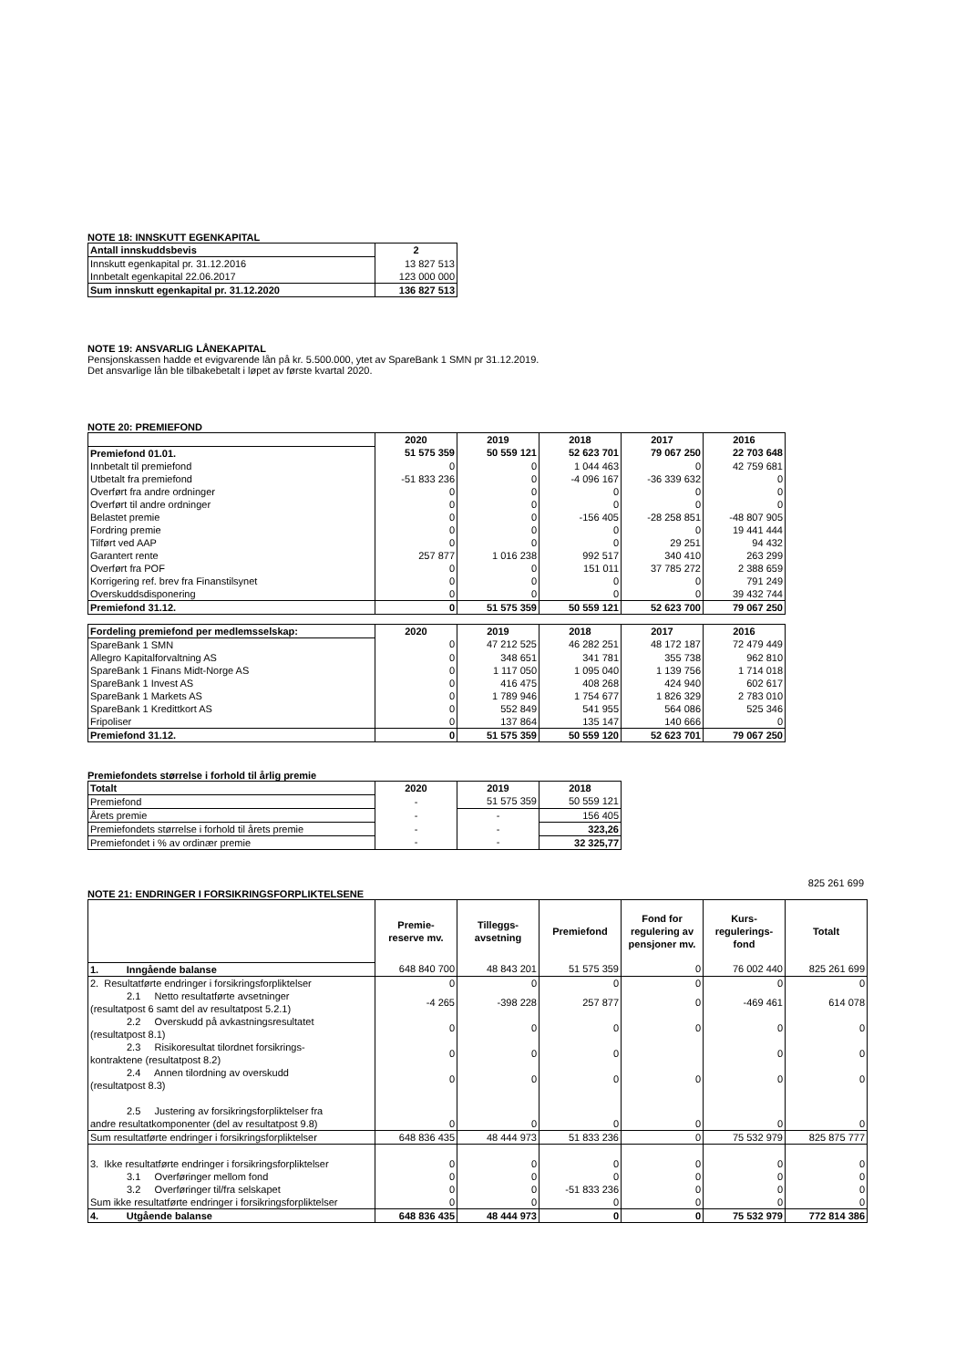NOTE 18: INNSKUTT EGENKAPITAL
| Antall innskuddsbevis | 2 |
| Innskutt egenkapital pr. 31.12.2016 | 13 827 513 |
| Innbetalt egenkapital 22.06.2017 | 123 000 000 |
| Sum innskutt egenkapital pr. 31.12.2020 | 136 827 513 |
NOTE 19: ANSVARLIG LÅNEKAPITAL
Pensjonskassen hadde et evigvarende lån på kr. 5.500.000, ytet av SpareBank 1 SMN pr 31.12.2019.
Det ansvarlige lån ble tilbakebetalt i løpet av første kvartal 2020.
NOTE 20: PREMIEFOND
| | 2020 | 2019 | 2018 | 2017 | 2016 |
| Premiefond 01.01. | 51 575 359 | 50 559 121 | 52 623 701 | 79 067 250 | 22 703 648 |
| Innbetalt til premiefond | 0 | 0 | 1 044 463 | 0 | 42 759 681 |
| Utbetalt fra premiefond | -51 833 236 | 0 | -4 096 167 | -36 339 632 | 0 |
| Overført fra andre ordninger | 0 | 0 | 0 | 0 | 0 |
| Overført til andre ordninger | 0 | 0 | 0 | 0 | 0 |
| Belastet premie | 0 | 0 | -156 405 | -28 258 851 | -48 807 905 |
| Fordring premie | 0 | 0 | 0 | 0 | 19 441 444 |
| Tilført ved AAP | 0 | 0 | 0 | 29 251 | 94 432 |
| Garantert rente | 257 877 | 1 016 238 | 992 517 | 340 410 | 263 299 |
| Overført fra POF | 0 | 0 | 151 011 | 37 785 272 | 2 388 659 |
| Korrigering ref. brev fra Finanstilsynet | 0 | 0 | 0 | 0 | 791 249 |
| Overskuddsdisponering | 0 | 0 | 0 | 0 | 39 432 744 |
| Premiefond 31.12. | 0 | 51 575 359 | 50 559 121 | 52 623 700 | 79 067 250 |
| Fordeling premiefond per medlemsselskap: | 2020 | 2019 | 2018 | 2017 | 2016 |
| SpareBank 1 SMN | 0 | 47 212 525 | 46 282 251 | 48 172 187 | 72 479 449 |
| Allegro Kapitalforvaltning AS | 0 | 348 651 | 341 781 | 355 738 | 962 810 |
| SpareBank 1 Finans Midt-Norge AS | 0 | 1 117 050 | 1 095 040 | 1 139 756 | 1 714 018 |
| SpareBank 1 Invest AS | 0 | 416 475 | 408 268 | 424 940 | 602 617 |
| SpareBank 1 Markets AS | 0 | 1 789 946 | 1 754 677 | 1 826 329 | 2 783 010 |
| SpareBank 1 Kredittkort AS | 0 | 552 849 | 541 955 | 564 086 | 525 346 |
| Fripoliser | 0 | 137 864 | 135 147 | 140 666 | 0 |
| Premiefond 31.12. | 0 | 51 575 359 | 50 559 120 | 52 623 701 | 79 067 250 |
Premiefondets størrelse i forhold til årlig premie
| Totalt | 2020 | 2019 | 2018 |
| Premiefond | - | 51 575 359 | 50 559 121 |
| Årets premie | - | - | 156 405 |
| Premiefondets størrelse i forhold til årets premie | - | - | 323,26 |
| Premiefondet i % av ordinær premie | - | - | 32 325,77 |
825 261 699
NOTE 21: ENDRINGER I FORSIKRINGSFORPLIKTELSENE
| | Premie- reserve mv. | Tilleggs- avsetning | Premiefond | Fond for regulering av pensjoner mv. | Kurs- regulerings- fond | Totalt |
| 1. Inngående balanse | 648 840 700 | 48 843 201 | 51 575 359 | 0 | 76 002 440 | 825 261 699 |
| 2. Resultatførte endringer i forsikringsforpliktelser | 0 | 0 | 0 | 0 | 0 | 0 |
| 2.1 Netto resultatførte avsetninger (resultatpost 6 samt del av resultatpost 5.2.1) | -4 265 | -398 228 | 257 877 | 0 | -469 461 | 614 078 |
| 2.2 Overskudd på avkastningsresultatet (resultatpost 8.1) | 0 | 0 | 0 | 0 | 0 | 0 |
| 2.3 Risikoresultat tilordnet forsikrings- kontraktene (resultatpost 8.2) | 0 | 0 | 0 | | 0 | 0 |
| 2.4 Annen tilordning av overskudd (resultatpost 8.3) | 0 | 0 | 0 | 0 | 0 | 0 |
| 2.5 Justering av forsikringsforpliktelser fra andre resultatkomponenter (del av resultatpost 9.8) | 0 | 0 | 0 | 0 | 0 | 0 |
| Sum resultatførte endringer i forsikringsforpliktelser | 648 836 435 | 48 444 973 | 51 833 236 | 0 | 75 532 979 | 825 875 777 |
| 3. Ikke resultatførte endringer i forsikringsforpliktelser | 0 | 0 | 0 | 0 | 0 | 0 |
| 3.1 Overføringer mellom fond | 0 | 0 | 0 | 0 | 0 | 0 |
| 3.2 Overføringer til/fra selskapet | 0 | 0 | -51 833 236 | 0 | 0 | 0 |
| Sum ikke resultatførte endringer i forsikringsforpliktelser | 0 | 0 | 0 | 0 | 0 | 0 |
| 4. Utgående balanse | 648 836 435 | 48 444 973 | 0 | 0 | 75 532 979 | 772 814 386 |